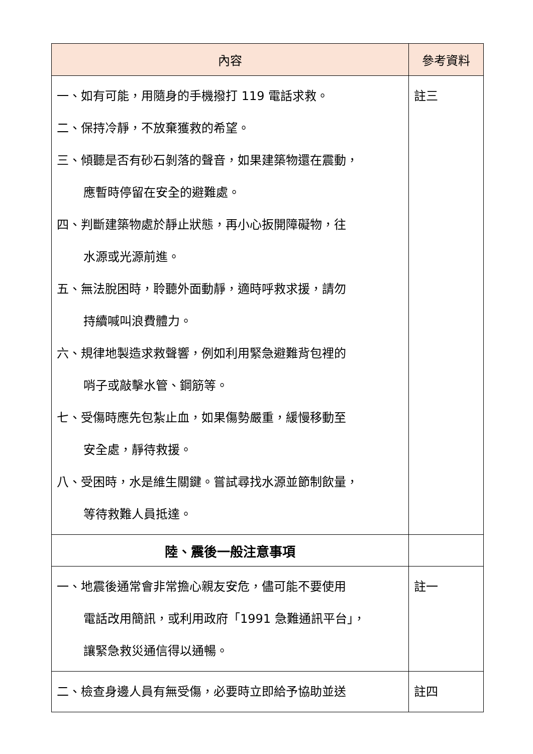| 內容 | 參考資料 |
| --- | --- |
| 一、如有可能，用隨身的手機撥打 119 電話求救。 二、保持冷靜，不放棄獲救的希望。 三、傾聽是否有砂石剝落的聲音，如果建築物還在震動， 應暫時停留在安全的避難處。 四、判斷建築物處於靜止狀態，再小心扳開障礙物，往 水源或光源前進。 五、無法脫困時，聆聽外面動靜，適時呼救求援，請勿 持續喊叫浪費體力。 六、規律地製造求救聲響，例如利用緊急避難背包裡的 哨子或敲擊水管、鋼筋等。 七、受傷時應先包紮止血，如果傷勢嚴重，緩慢移動至 安全處，靜待救援。 八、受困時，水是維生關鍵。嘗試尋找水源並節制飲量， 等待救難人員抵達。 | 註三 |
| 陸、震後一般注意事項 | |
| 一、地震後通常會非常擔心親友安危，儘可能不要使用 電話改用簡訊，或利用政府「1991 急難通訊平台」， 讓緊急救災通信得以通暢。 | 註一 |
| 二、檢查身邊人員有無受傷，必要時立即給予協助並送 | 註四 |